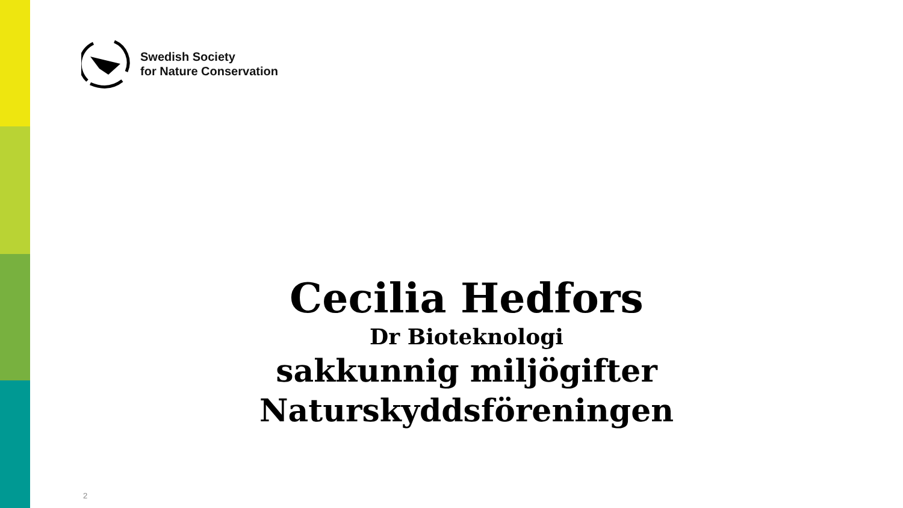Swedish Society
for Nature Conservation
Cecilia Hedfors
Dr Bioteknologi
sakkunnig miljögifter
Naturskyddsföreningen
2